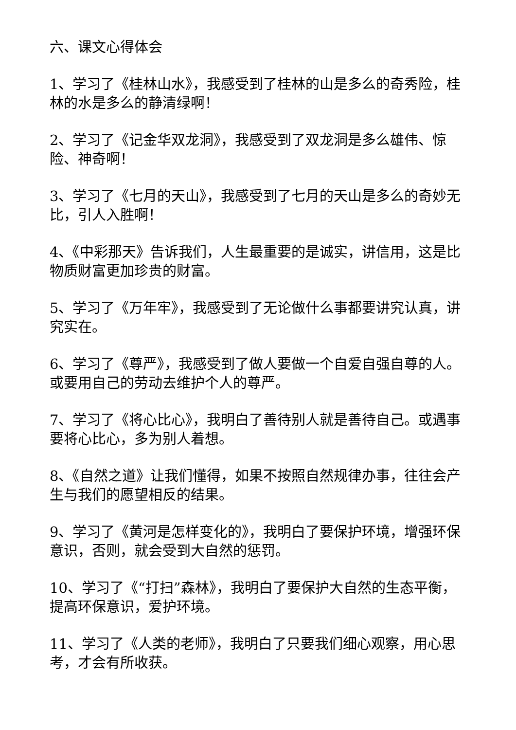六、课文心得体会
1、学习了《桂林山水》，我感受到了桂林的山是多么的奇秀险，桂林的水是多么的静清绿啊！
2、学习了《记金华双龙洞》，我感受到了双龙洞是多么雄伟、惊险、神奇啊！
3、学习了《七月的天山》，我感受到了七月的天山是多么的奇妙无比，引人入胜啊！
4、《中彩那天》告诉我们，人生最重要的是诚实，讲信用，这是比物质财富更加珍贵的财富。
5、学习了《万年牢》，我感受到了无论做什么事都要讲究认真，讲究实在。
6、学习了《尊严》，我感受到了做人要做一个自爱自强自尊的人。或要用自己的劳动去维护个人的尊严。
7、学习了《将心比心》，我明白了善待别人就是善待自己。或遇事要将心比心，多为别人着想。
8、《自然之道》让我们懂得，如果不按照自然规律办事，往往会产生与我们的愿望相反的结果。
9、学习了《黄河是怎样变化的》，我明白了要保护环境，增强环保意识，否则，就会受到大自然的惩罚。
10、学习了《“打扫”森林》，我明白了要保护大自然的生态平衡，提高环保意识，爱护环境。
11、学习了《人类的老师》，我明白了只要我们细心观察，用心思考，才会有所收获。